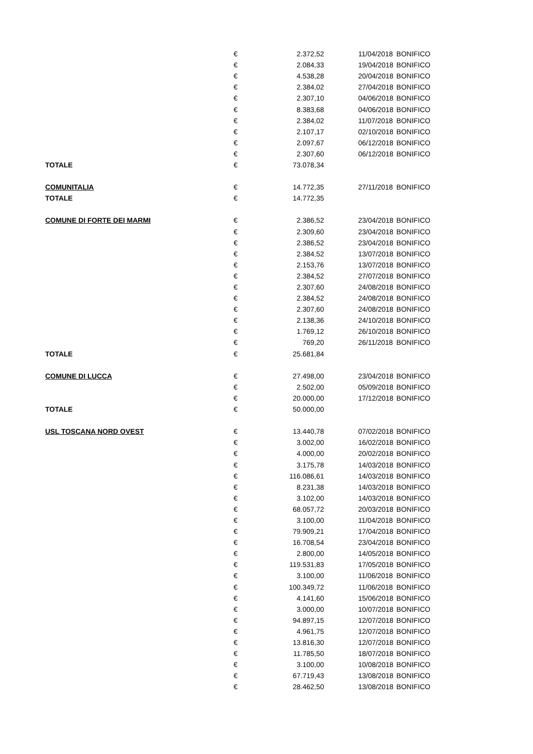| | € | 2.372,52 | 11/04/2018 | BONIFICO |
| | € | 2.084,33 | 19/04/2018 | BONIFICO |
| | € | 4.538,28 | 20/04/2018 | BONIFICO |
| | € | 2.384,02 | 27/04/2018 | BONIFICO |
| | € | 2.307,10 | 04/06/2018 | BONIFICO |
| | € | 8.383,68 | 04/06/2018 | BONIFICO |
| | € | 2.384,02 | 11/07/2018 | BONIFICO |
| | € | 2.107,17 | 02/10/2018 | BONIFICO |
| | € | 2.097,67 | 06/12/2018 | BONIFICO |
| | € | 2.307,60 | 06/12/2018 | BONIFICO |
| TOTALE | € | 73.078,34 | | |
| COMUNITALIA | € | 14.772,35 | 27/11/2018 | BONIFICO |
| TOTALE | € | 14.772,35 | | |
| COMUNE DI FORTE DEI MARMI | € | 2.386,52 | 23/04/2018 | BONIFICO |
| | € | 2.309,60 | 23/04/2018 | BONIFICO |
| | € | 2.386,52 | 23/04/2018 | BONIFICO |
| | € | 2.384,52 | 13/07/2018 | BONIFICO |
| | € | 2.153,76 | 13/07/2018 | BONIFICO |
| | € | 2.384,52 | 27/07/2018 | BONIFICO |
| | € | 2.307,60 | 24/08/2018 | BONIFICO |
| | € | 2.384,52 | 24/08/2018 | BONIFICO |
| | € | 2.307,60 | 24/08/2018 | BONIFICO |
| | € | 2.138,36 | 24/10/2018 | BONIFICO |
| | € | 1.769,12 | 26/10/2018 | BONIFICO |
| | € | 769,20 | 26/11/2018 | BONIFICO |
| TOTALE | € | 25.681,84 | | |
| COMUNE DI LUCCA | € | 27.498,00 | 23/04/2018 | BONIFICO |
| | € | 2.502,00 | 05/09/2018 | BONIFICO |
| | € | 20.000,00 | 17/12/2018 | BONIFICO |
| TOTALE | € | 50.000,00 | | |
| USL TOSCANA NORD OVEST | € | 13.440,78 | 07/02/2018 | BONIFICO |
| | € | 3.002,00 | 16/02/2018 | BONIFICO |
| | € | 4.000,00 | 20/02/2018 | BONIFICO |
| | € | 3.175,78 | 14/03/2018 | BONIFICO |
| | € | 116.086,61 | 14/03/2018 | BONIFICO |
| | € | 8.231,38 | 14/03/2018 | BONIFICO |
| | € | 3.102,00 | 14/03/2018 | BONIFICO |
| | € | 68.057,72 | 20/03/2018 | BONIFICO |
| | € | 3.100,00 | 11/04/2018 | BONIFICO |
| | € | 79.909,21 | 17/04/2018 | BONIFICO |
| | € | 16.708,54 | 23/04/2018 | BONIFICO |
| | € | 2.800,00 | 14/05/2018 | BONIFICO |
| | € | 119.531,83 | 17/05/2018 | BONIFICO |
| | € | 3.100,00 | 11/06/2018 | BONIFICO |
| | € | 100.349,72 | 11/06/2018 | BONIFICO |
| | € | 4.141,60 | 15/06/2018 | BONIFICO |
| | € | 3.000,00 | 10/07/2018 | BONIFICO |
| | € | 94.897,15 | 12/07/2018 | BONIFICO |
| | € | 4.961,75 | 12/07/2018 | BONIFICO |
| | € | 13.816,30 | 12/07/2018 | BONIFICO |
| | € | 11.785,50 | 18/07/2018 | BONIFICO |
| | € | 3.100,00 | 10/08/2018 | BONIFICO |
| | € | 67.719,43 | 13/08/2018 | BONIFICO |
| | € | 28.462,50 | 13/08/2018 | BONIFICO |